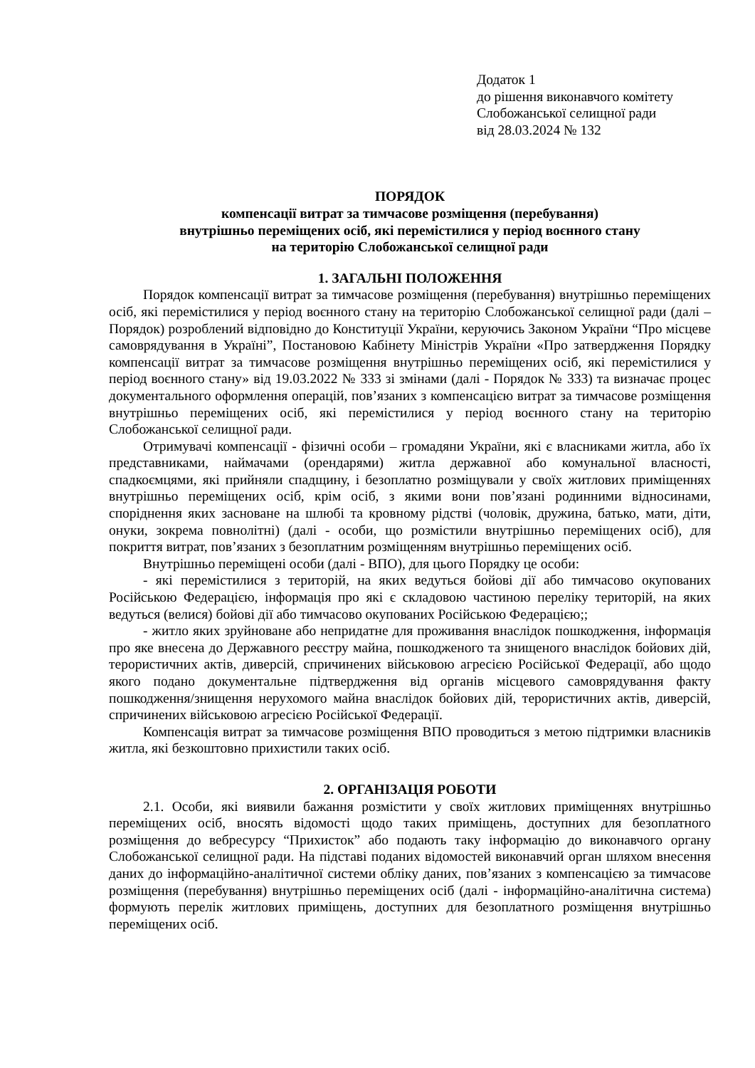Додаток 1
до рішення виконавчого комітету
Слобожанської селищної ради
від 28.03.2024 № 132
ПОРЯДОК
компенсації витрат за тимчасове розміщення (перебування)
внутрішньо переміщених осіб, які перемістилися у період воєнного стану
на територію Слобожанської селищної ради
1. ЗАГАЛЬНІ ПОЛОЖЕННЯ
Порядок компенсації витрат за тимчасове розміщення (перебування) внутрішньо переміщених осіб, які перемістилися у період воєнного стану на територію Слобожанської селищної ради (далі – Порядок) розроблений відповідно до Конституції України, керуючись Законом України “Про місцеве самоврядування в Україні”, Постановою Кабінету Міністрів України «Про затвердження Порядку компенсації витрат за тимчасове розміщення внутрішньо переміщених осіб, які перемістилися у період воєнного стану» від 19.03.2022 № 333 зі змінами (далі - Порядок № 333) та визначає процес документального оформлення операцій, пов’язаних з компенсацією витрат за тимчасове розміщення внутрішньо переміщених осіб, які перемістилися у період воєнного стану на територію Слобожанської селищної ради.
Отримувачі компенсації - фізичні особи – громадяни України, які є власниками житла, або їх представниками, наймачами (орендарями) житла державної або комунальної власності, спадкоємцями, які прийняли спадщину, і безоплатно розміщували у своїх житлових приміщеннях внутрішньо переміщених осіб, крім осіб, з якими вони пов’язані родинними відносинами, споріднення яких засноване на шлюбі та кровному рідстві (чоловік, дружина, батько, мати, діти, онуки, зокрема повнолітні) (далі - особи, що розмістили внутрішньо переміщених осіб), для покриття витрат, пов’язаних з безоплатним розміщенням внутрішньо переміщених осіб.
Внутрішньо переміщені особи (далі - ВПО), для цього Порядку це особи:
- які перемістилися з територій, на яких ведуться бойові дії або тимчасово окупованих Російською Федерацією, інформація про які є складовою частиною переліку територій, на яких ведуться (велися) бойові дії або тимчасово окупованих Російською Федерацією;;
- житло яких зруйноване або непридатне для проживання внаслідок пошкодження, інформація про яке внесена до Державного реєстру майна, пошкодженого та знищеного внаслідок бойових дій, терористичних актів, диверсій, спричинених військовою агресією Російської Федерації, або щодо якого подано документальне підтвердження від органів місцевого самоврядування факту пошкодження/знищення нерухомого майна внаслідок бойових дій, терористичних актів, диверсій, спричинених військовою агресією Російської Федерації.
Компенсація витрат за тимчасове розміщення ВПО проводиться з метою підтримки власників житла, які безкоштовно прихистили таких осіб.
2. ОРГАНІЗАЦІЯ РОБОТИ
2.1. Особи, які виявили бажання розмістити у своїх житлових приміщеннях внутрішньо переміщених осіб, вносять відомості щодо таких приміщень, доступних для безоплатного розміщення до вебресурсу “Прихисток” або подають таку інформацію до виконавчого органу Слобожанської селищної ради. На підставі поданих відомостей виконавчий орган шляхом внесення даних до інформаційно-аналітичної системи обліку даних, пов’язаних з компенсацією за тимчасове розміщення (перебування) внутрішньо переміщених осіб (далі - інформаційно-аналітична система) формують перелік житлових приміщень, доступних для безоплатного розміщення внутрішньо переміщених осіб.